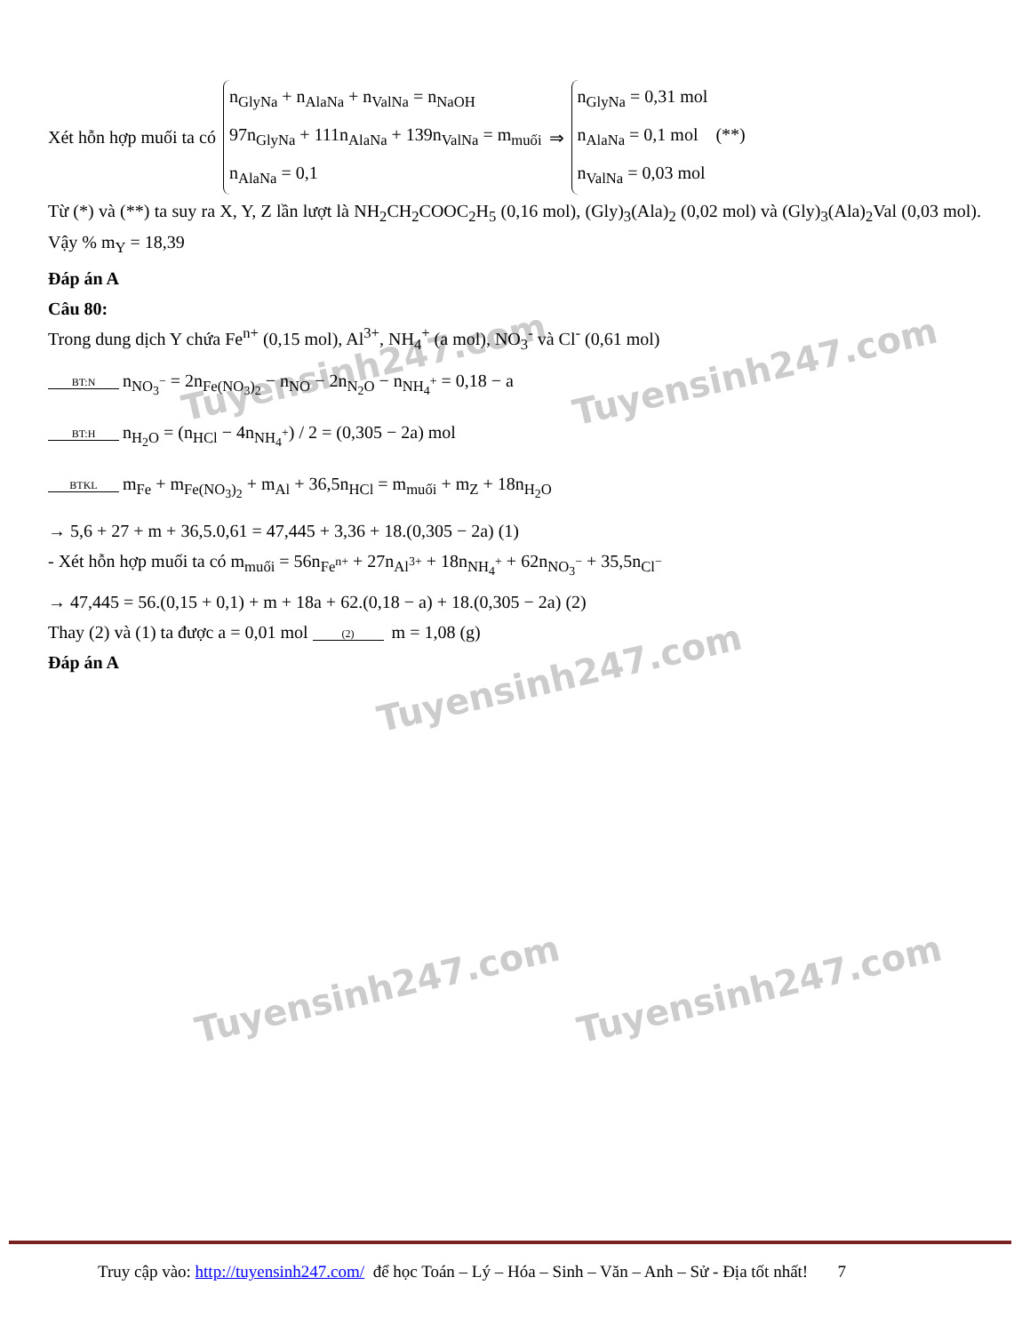Tuyensinh247.com Tuyensinh247.com
Tuyensinh247.com
Tuyensinh247.com Tuyensinh247.com
Xét hỗn hợp muối ta có
n<sub>GlyNa</sub> + n<sub>AlaNa</sub> + n<sub>ValNa</sub> = n<sub>NaOH</sub>
97n<sub>GlyNa</sub> + 111n<sub>AlaNa</sub> + 139n<sub>ValNa</sub> = m<sub>muối</sub>
n<sub>AlaNa</sub> = 0,1
⇒
n<sub>GlyNa</sub> = 0,31 mol
n<sub>AlaNa</sub> = 0,1 mol (**)
n<sub>ValNa</sub> = 0,03 mol
Từ (*) và (**) ta suy ra X, Y, Z lần lượt là NH<sub>2</sub>CH<sub>2</sub>COOC<sub>2</sub>H<sub>5</sub> (0,16 mol), (Gly)<sub>3</sub>(Ala)<sub>2</sub> (0,02 mol) và (Gly)<sub>3</sub>(Ala)<sub>2</sub>Val (0,03 mol). Vậy % m<sub>Y</sub> = 18,39
Đáp án A
Câu 80:
Trong dung dịch Y chứa Fe<sup>n+</sup> (0,15 mol), Al<sup>3+</sup>, NH<sub>4</sub><sup>+</sup> (a mol), NO<sub>3</sub><sup>-</sup> và Cl<sup>-</sup> (0,61 mol)
BT:N n<sub>NO<sub>3</sub><sup>−</sup></sub> = 2n<sub>Fe(NO<sub>3</sub>)<sub>2</sub></sub> − n<sub>NO</sub> − 2n<sub>N<sub>2</sub>O</sub> − n<sub>NH<sub>4</sub><sup>+</sup></sub> = 0,18 − a
BT:H n<sub>H<sub>2</sub>O</sub> = (n<sub>HCl</sub> − 4n<sub>NH<sub>4</sub><sup>+</sup></sub>) / 2 = (0,305 − 2a) mol
BTKL m<sub>Fe</sub> + m<sub>Fe(NO<sub>3</sub>)<sub>2</sub></sub> + m<sub>Al</sub> + 36,5n<sub>HCl</sub> = m<sub>muối</sub> + m<sub>Z</sub> + 18n<sub>H<sub>2</sub>O</sub>
→ 5,6 + 27 + m + 36,5.0,61 = 47,445 + 3,36 + 18.(0,305 − 2a) (1)
- Xét hỗn hợp muối ta có m<sub>muối</sub> = 56n<sub>Fe<sup>n+</sup></sub> + 27n<sub>Al<sup>3+</sup></sub> + 18n<sub>NH<sub>4</sub><sup>+</sup></sub> + 62n<sub>NO<sub>3</sub><sup>−</sup></sub> + 35,5n<sub>Cl<sup>−</sup></sub>
→ 47,445 = 56.(0,15 + 0,1) + m + 18a + 62.(0,18 − a) + 18.(0,305 − 2a) (2)
Thay (2) và (1) ta được a = 0,01 mol (2) m = 1,08 (g)
Đáp án A
Truy cập vào: http://tuyensinh247.com/ để học Toán – Lý – Hóa – Sinh – Văn – Anh – Sử - Địa tốt nhất! 7